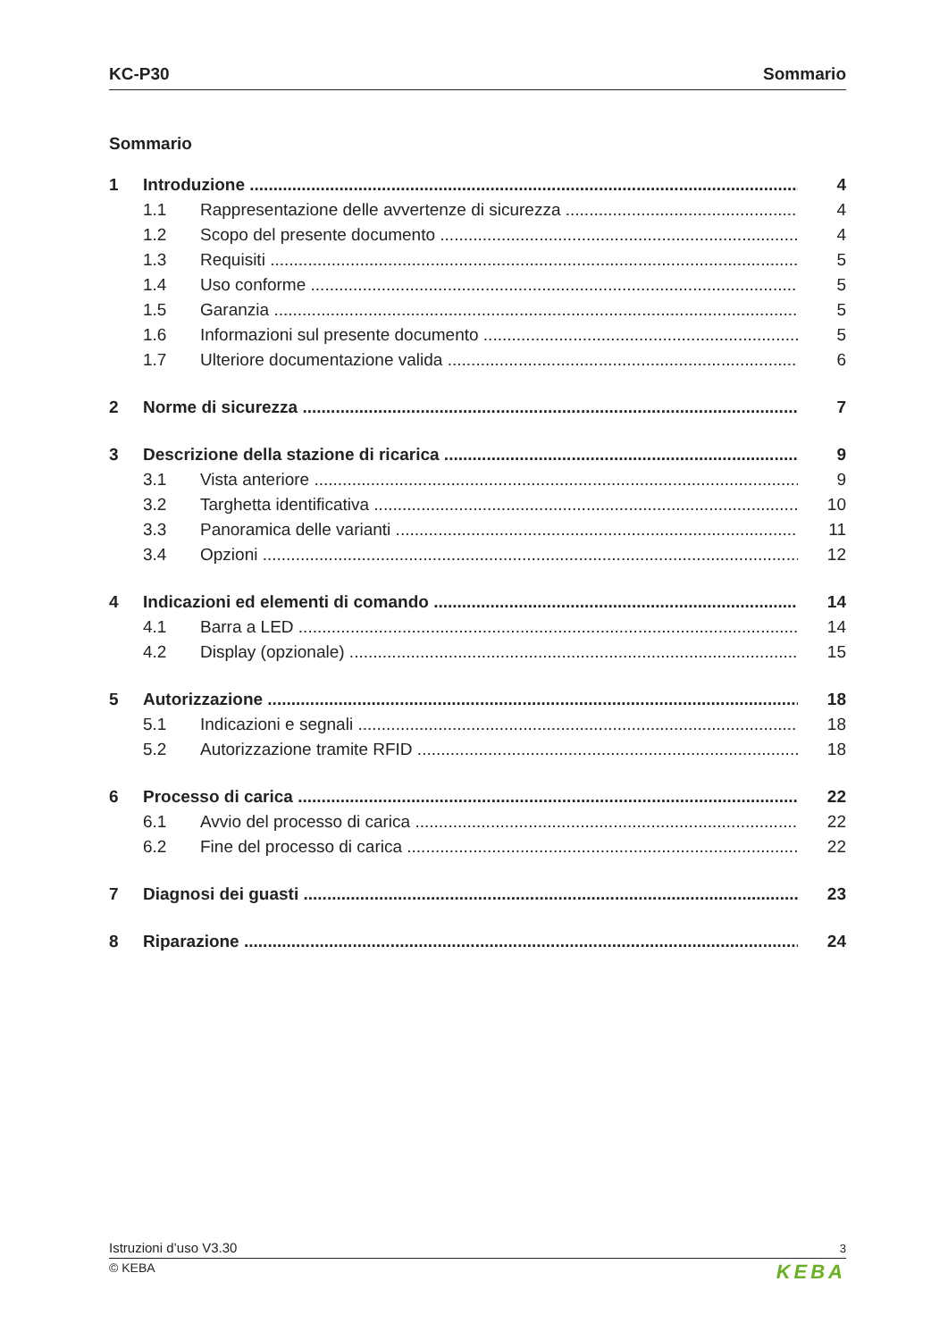KC-P30 Sommario
Sommario
1 Introduzione 4
1.1 Rappresentazione delle avvertenze di sicurezza 4
1.2 Scopo del presente documento 4
1.3 Requisiti 5
1.4 Uso conforme 5
1.5 Garanzia 5
1.6 Informazioni sul presente documento 5
1.7 Ulteriore documentazione valida 6
2 Norme di sicurezza 7
3 Descrizione della stazione di ricarica 9
3.1 Vista anteriore 9
3.2 Targhetta identificativa 10
3.3 Panoramica delle varianti 11
3.4 Opzioni 12
4 Indicazioni ed elementi di comando 14
4.1 Barra a LED 14
4.2 Display (opzionale) 15
5 Autorizzazione 18
5.1 Indicazioni e segnali 18
5.2 Autorizzazione tramite RFID 18
6 Processo di carica 22
6.1 Avvio del processo di carica 22
6.2 Fine del processo di carica 22
7 Diagnosi dei guasti 23
8 Riparazione 24
Istruzioni d’uso V3.30 3
© KEBA KEBA